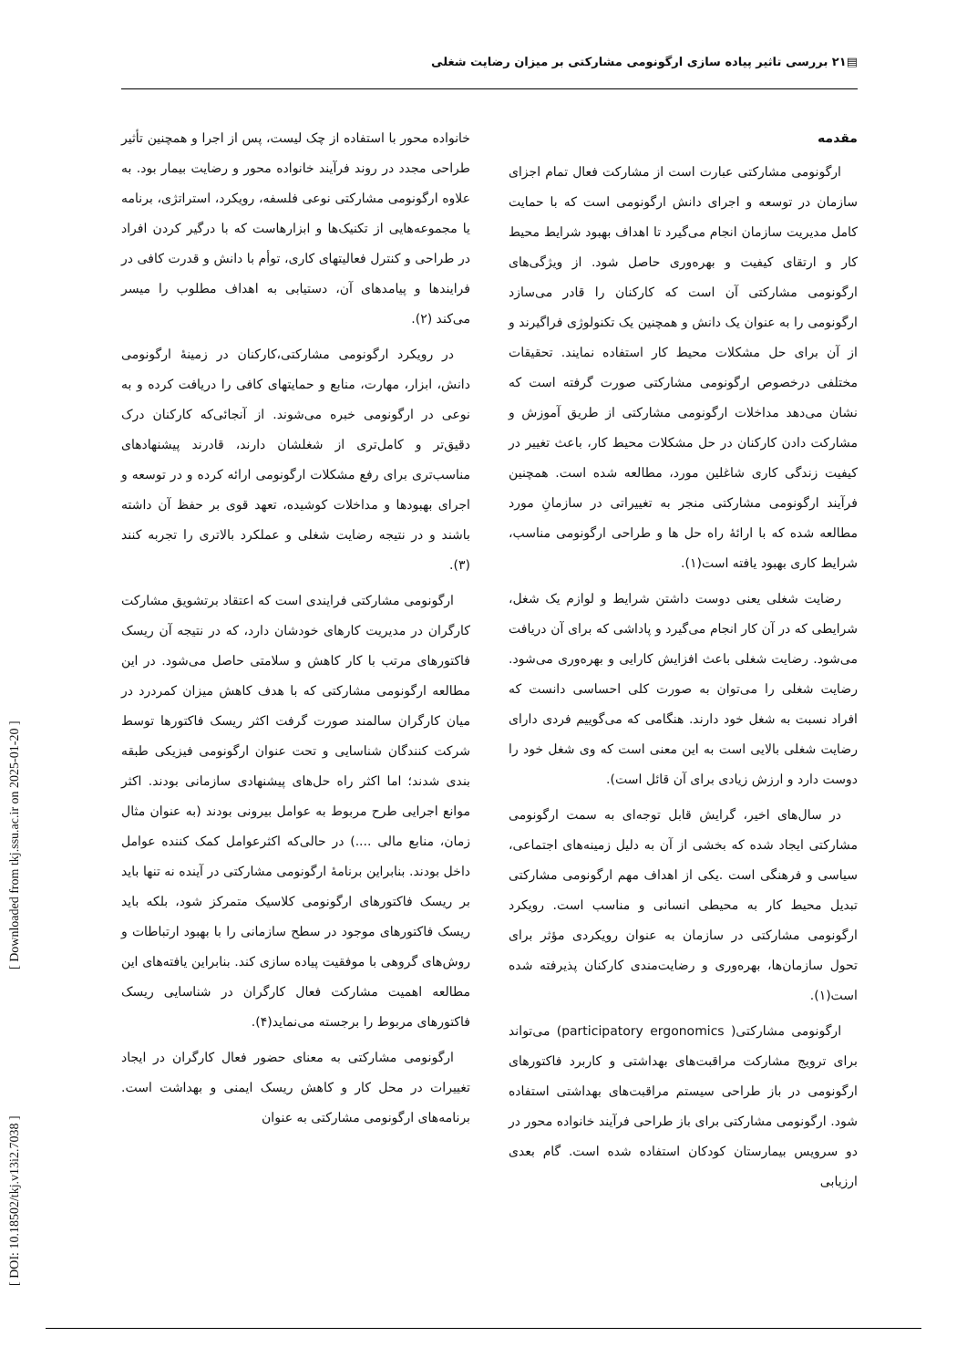▤۲۱ بررسی تاثیر پیاده سازی ارگونومی مشارکتی بر میزان رضایت شغلی
[ DOI: 10.18502/tkj.v13i2.7038 ] [ Downloaded from tkj.ssu.ac.ir on 2025-01-20 ]
مقدمه
ارگونومی مشارکتی عبارت است از مشارکت فعال تمام اجزای سازمان در توسعه و اجرای دانش ارگونومی است که با حمایت کامل مدیریت سازمان انجام می‌گیرد تا اهداف بهبود شرایط محیط کار و ارتقای کیفیت و بهره‌وری حاصل شود. از ویژگی‌های ارگونومی مشارکتی آن است که کارکنان را قادر می‌سازد ارگونومی را به عنوان یک دانش و همچنین یک تکنولوژی فراگیرند و از آن برای حل مشکلات محیط کار استفاده نمایند. تحقیقات مختلفی درخصوص ارگونومی مشارکتی صورت گرفته است که نشان می‌دهد مداخلات ارگونومی مشارکتی از طریق آموزش و مشارکت دادن کارکنان در حل مشکلات محیط کار، باعث تغییر در کیفیت زندگی کاری شاغلین مورد، مطالعه شده است. همچنین فرآیند ارگونومی مشارکتی منجر به تغییراتی در سازمانِ مورد مطالعه شده که با ارائهٔ راه حل ها و طراحی ارگونومی مناسب، شرایط کاری بهبود یافته است(۱).
رضایت شغلی یعنی دوست داشتن شرایط و لوازم یک شغل، شرایطی که در آن کار انجام می‌گیرد و پاداشی که برای آن دریافت می‌شود. رضایت شغلی باعث افزایش کارایی و بهره‌وری می‌شود. رضایت شغلی را می‌توان به صورت کلی احساسی دانست که افراد نسبت به شغل خود دارند. هنگامی که می‌گوییم فردی دارای رضایت شغلی بالایی است به این معنی است که وی شغل خود را دوست دارد و ارزش زیادی برای آن قائل است).
در سال‌های اخیر، گرایش قابل توجه‌ای به سمت ارگونومی مشارکتی ایجاد شده که بخشی از آن به دلیل زمینه‌های اجتماعی، سیاسی و فرهنگی است .یکی از اهداف مهم ارگونومی مشارکتی تبدیل محیط کار به محیطی انسانی و مناسب است. رویکرد ارگونومی مشارکتی در سازمان به عنوان رویکردی مؤثر برای تحول سازمان‌ها، بهره‌وری و رضایت‌مندی کارکنان پذیرفته شده است(۱).
ارگونومی مشارکتی( participatory ergonomics) می‌تواند برای ترویج مشارکت مراقبت‌های بهداشتی و کاربرد فاکتورهای ارگونومی در باز طراحی سیستم مراقبت‌های بهداشتی استفاده شود. ارگونومی مشارکتی برای باز طراحی فرآیند خانواده محور در دو سرویس بیمارستان کودکان استفاده شده است. گام بعدی ارزیابی
خانواده محور با استفاده از چک لیست، پس از اجرا و همچنین تأثیر طراحی مجدد در روند فرآیند خانواده محور و رضایت بیمار بود. به علاوه ارگونومی مشارکتی نوعی فلسفه، رویکرد، استراتژی، برنامه یا مجموعه‌هایی از تکنیک‌ها و ابزارهاست که با درگیر کردن افراد در طراحی و کنترل فعالیتهای کاری، توأم با دانش و قدرت کافی در فرایندها و پیامدهای آن، دستیابی به اهداف مطلوب را میسر می‌کند (۲).
در رویکرد ارگونومی مشارکتی،کارکنان در زمینهٔ ارگونومی دانش، ابزار، مهارت، منابع و حمایتهای کافی را دریافت کرده و به نوعی در ارگونومی خبره می‌شوند. از آنجائی‌که کارکنان درک دقیق‌تر و کامل‌تری از شغلشان دارند، قادرند پیشنهادهای مناسب‌تری برای رفع مشکلات ارگونومی ارائه کرده و در توسعه و اجرای بهبودها و مداخلات کوشیده، تعهد قوی بر حفظ آن داشته باشند و در نتیجه رضایت شغلی و عملکرد بالاتری را تجربه کنند (۳).
ارگونومی مشارکتی فرایندی است که اعتقاد برتشویق مشارکت کارگران در مدیریت کارهای خودشان دارد، که در نتیجه آن ریسک فاکتورهای مرتب با کار کاهش و سلامتی حاصل می‌شود. در این مطالعه ارگونومی مشارکتی که با هدف کاهش میزان کمردرد در میان کارگران سالمند صورت گرفت اکثر ریسک فاکتورها توسط شرکت کنندگان شناسایی و تحت عنوان ارگونومی فیزیکی طبقه بندی شدند؛ اما اکثر راه حل‌های پیشنهادی سازمانی بودند. اکثر موانع اجرایی طرح مربوط به عوامل بیرونی بودند (به عنوان مثال زمان، منابع مالی ....) در حالی‌که اکثرعوامل کمک کننده عوامل داخل بودند. بنابراین برنامهٔ ارگونومی مشارکتی در آینده نه تنها باید بر ریسک فاکتورهای ارگونومی کلاسیک متمرکز شود، بلکه باید ریسک فاکتورهای موجود در سطح سازمانی را با بهبود ارتباطات و روش‌های گروهی با موفقیت پیاده سازی کند. بنابراین یافته‌های این مطالعه اهمیت مشارکت فعال کارگران در شناسایی ریسک فاکتورهای مربوط را برجسته می‌نماید(۴).
ارگونومی مشارکتی به معنای حضور فعال کارگران در ایجاد تغییرات در محل کار و کاهش ریسک ایمنی و بهداشت است. برنامه‌های ارگونومی مشارکتی به عنوان